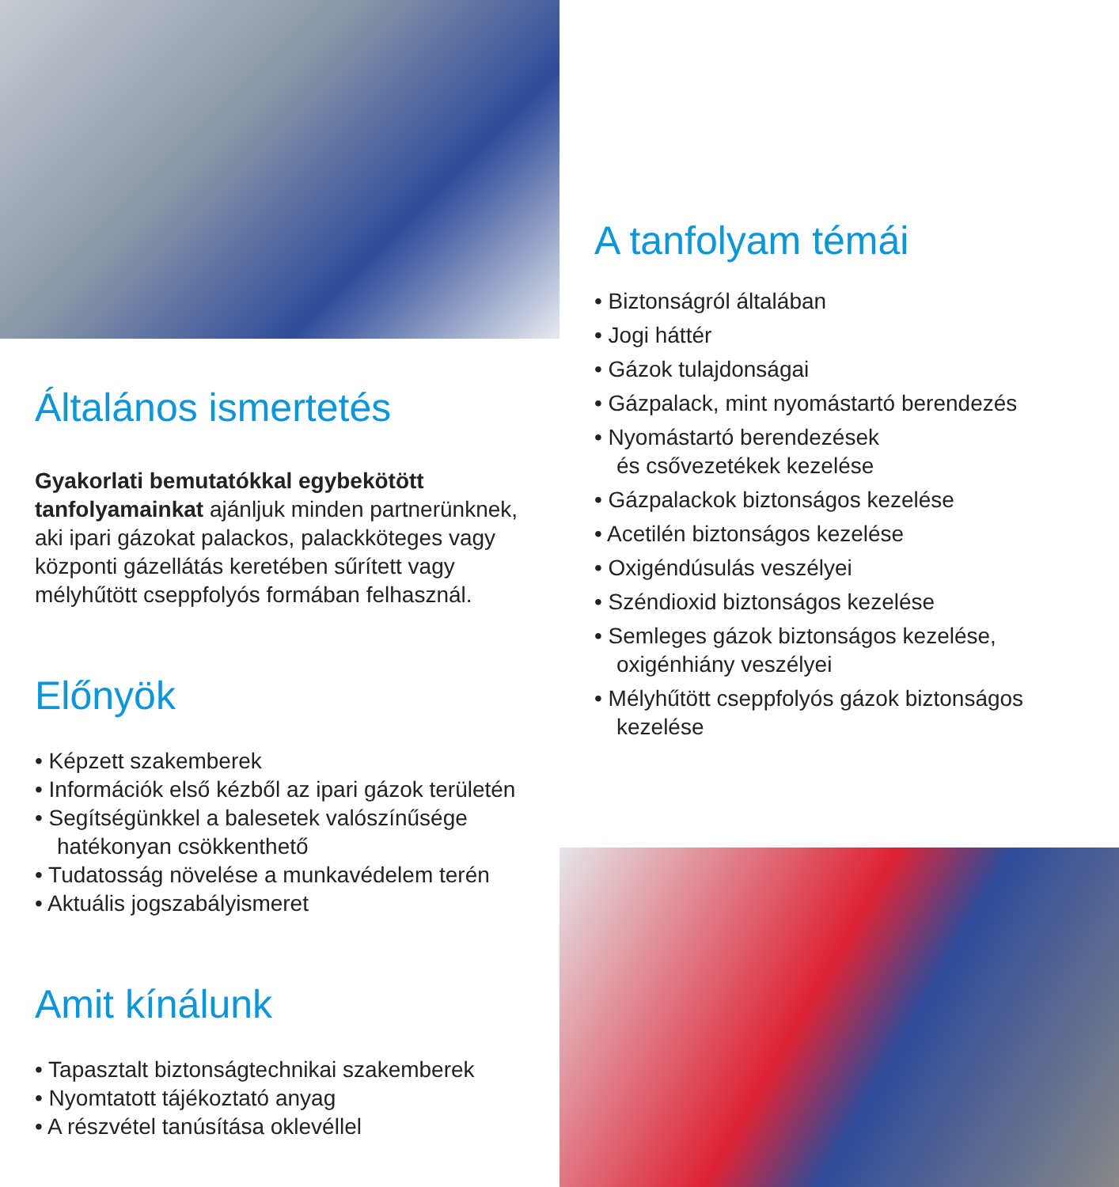Általános ismertetés
Gyakorlati bemutatókkal egybekötött tanfolyamainkat ajánljuk minden partnerünknek, aki ipari gázokat palackos, palackköteges vagy központi gázellátás keretében sűrített vagy mélyhűtött cseppfolyós formában felhasznál.
Előnyök
• Képzett szakemberek
• Információk első kézből az ipari gázok területén
• Segítségünkkel a balesetek valószínűsége hatékonyan csökkenthető
• Tudatosság növelése a munkavédelem terén
• Aktuális jogszabályismeret
Amit kínálunk
• Tapasztalt biztonságtechnikai szakemberek
• Nyomtatott tájékoztató anyag
• A részvétel tanúsítása oklevéllel
A tanfolyam témái
• Biztonságról általában
• Jogi háttér
• Gázok tulajdonságai
• Gázpalack, mint nyomástartó berendezés
• Nyomástartó berendezések
és csővezetékek kezelése
• Gázpalackok biztonságos kezelése
• Acetilén biztonságos kezelése
• Oxigéndúsulás veszélyei
• Széndioxid biztonságos kezelése
• Semleges gázok biztonságos kezelése, oxigénhiány veszélyei
• Mélyhűtött cseppfolyós gázok biztonságos kezelése